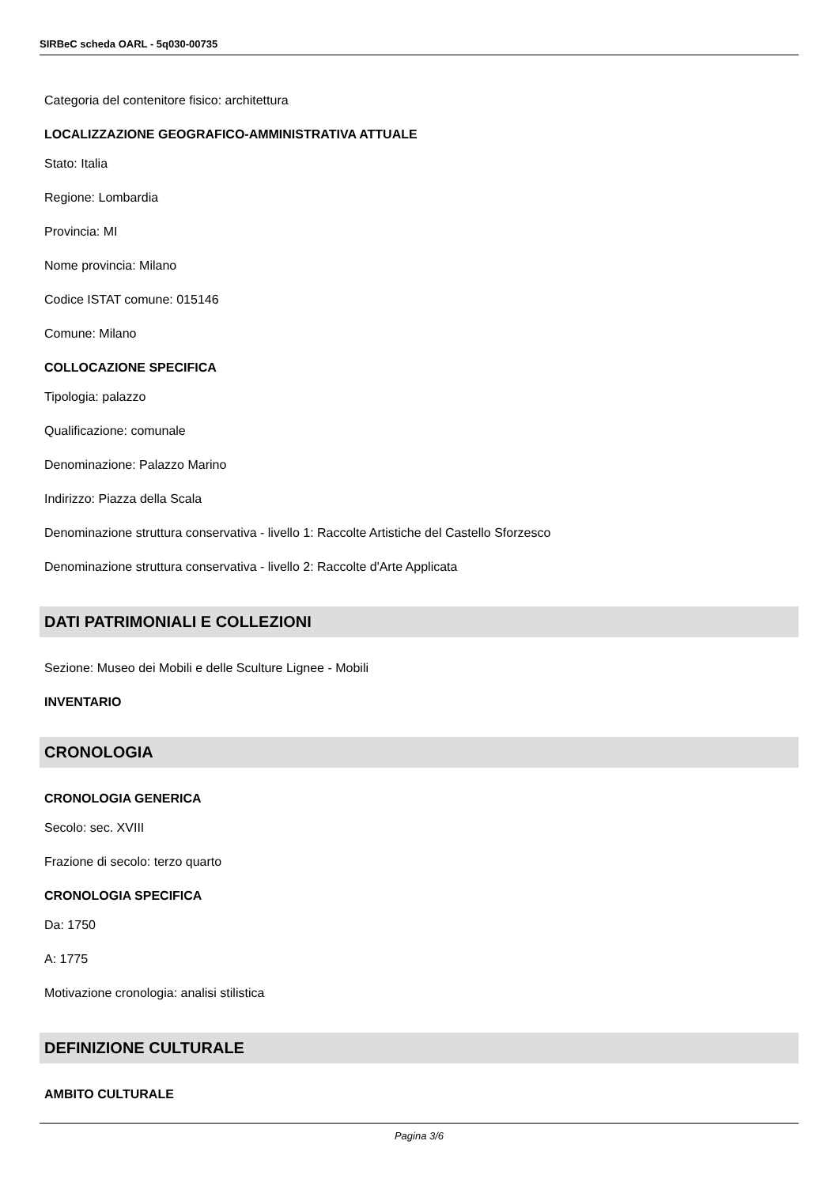SIRBeC scheda OARL - 5q030-00735
Categoria del contenitore fisico: architettura
LOCALIZZAZIONE GEOGRAFICO-AMMINISTRATIVA ATTUALE
Stato: Italia
Regione: Lombardia
Provincia: MI
Nome provincia: Milano
Codice ISTAT comune: 015146
Comune: Milano
COLLOCAZIONE SPECIFICA
Tipologia: palazzo
Qualificazione: comunale
Denominazione: Palazzo Marino
Indirizzo: Piazza della Scala
Denominazione struttura conservativa - livello 1: Raccolte Artistiche del Castello Sforzesco
Denominazione struttura conservativa - livello 2: Raccolte d'Arte Applicata
DATI PATRIMONIALI E COLLEZIONI
Sezione: Museo dei Mobili e delle Sculture Lignee - Mobili
INVENTARIO
CRONOLOGIA
CRONOLOGIA GENERICA
Secolo: sec. XVIII
Frazione di secolo: terzo quarto
CRONOLOGIA SPECIFICA
Da: 1750
A: 1775
Motivazione cronologia: analisi stilistica
DEFINIZIONE CULTURALE
AMBITO CULTURALE
Pagina 3/6